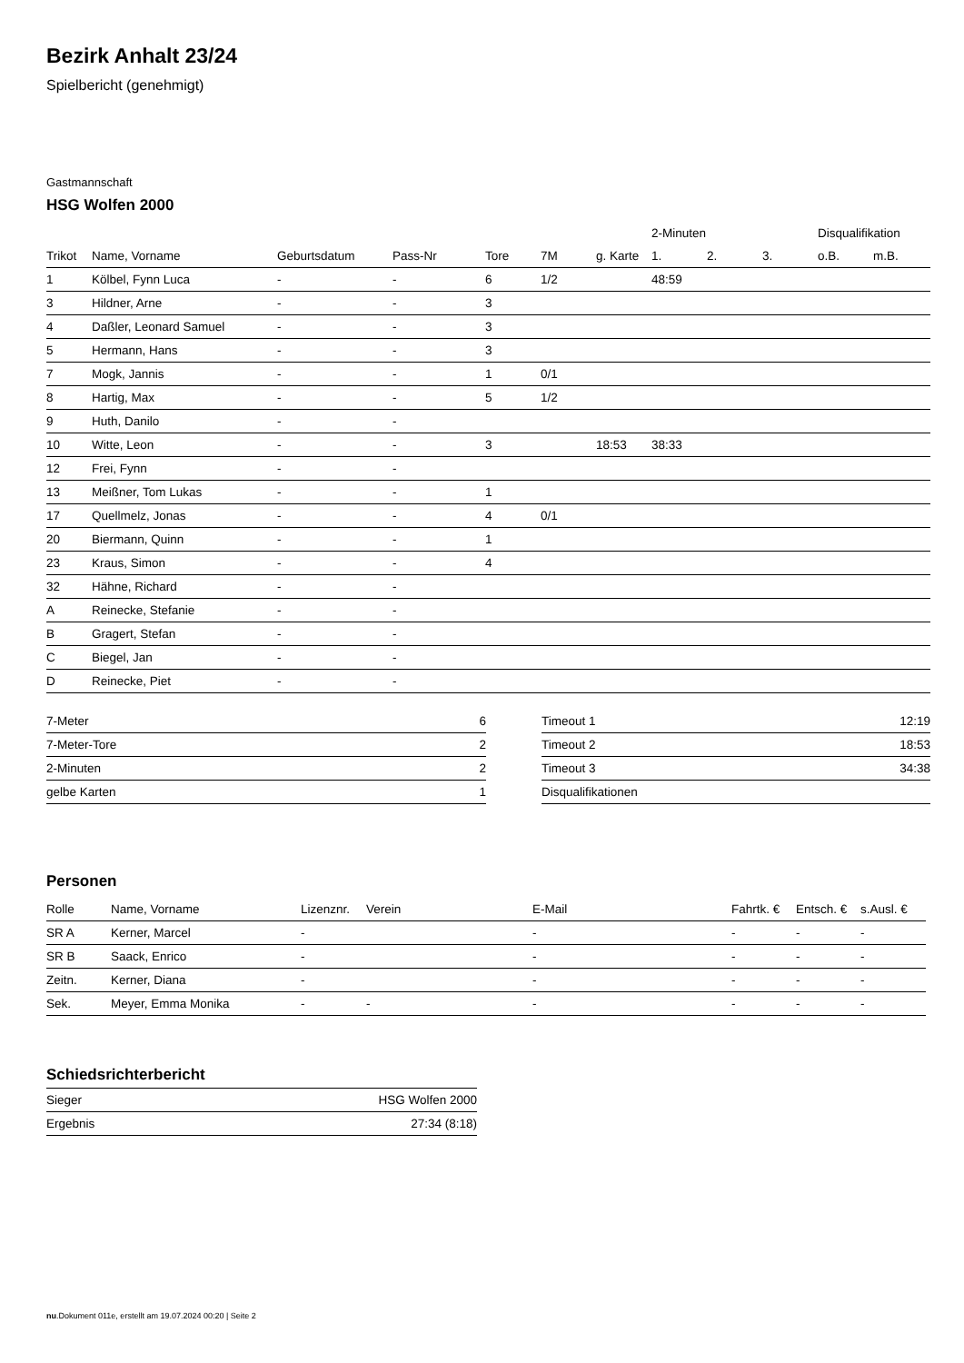Bezirk Anhalt 23/24
Spielbericht (genehmigt)
Gastmannschaft
HSG Wolfen 2000
| | | | | | | | 2-Minuten | | | Disqualifikation | |
| --- | --- | --- | --- | --- | --- | --- | --- | --- | --- | --- | --- |
| Trikot | Name, Vorname | Geburtsdatum | Pass-Nr | Tore | 7M | g. Karte | 1. | 2. | 3. | o.B. | m.B. |
| 1 | Kölbel, Fynn Luca | - | - | 6 | 1/2 | | 48:59 | | | | |
| 3 | Hildner, Arne | - | - | 3 | | | | | | | |
| 4 | Daßler, Leonard Samuel | - | - | 3 | | | | | | | |
| 5 | Hermann, Hans | - | - | 3 | | | | | | | |
| 7 | Mogk, Jannis | - | - | 1 | 0/1 | | | | | | |
| 8 | Hartig, Max | - | - | 5 | 1/2 | | | | | | |
| 9 | Huth, Danilo | - | - | | | | | | | | |
| 10 | Witte, Leon | - | - | 3 | | 18:53 | 38:33 | | | | |
| 12 | Frei, Fynn | - | - | | | | | | | | |
| 13 | Meißner, Tom Lukas | - | - | 1 | | | | | | | |
| 17 | Quellmelz, Jonas | - | - | 4 | 0/1 | | | | | | |
| 20 | Biermann, Quinn | - | - | 1 | | | | | | | |
| 23 | Kraus, Simon | - | - | 4 | | | | | | | |
| 32 | Hähne, Richard | - | - | | | | | | | | |
| A | Reinecke, Stefanie | - | - | | | | | | | | |
| B | Gragert, Stefan | - | - | | | | | | | | |
| C | Biegel, Jan | - | - | | | | | | | | |
| D | Reinecke, Piet | - | - | | | | | | | | |
| 7-Meter | 6 |
| 7-Meter-Tore | 2 |
| 2-Minuten | 2 |
| gelbe Karten | 1 |
| Timeout 1 | 12:19 |
| Timeout 2 | 18:53 |
| Timeout 3 | 34:38 |
| Disqualifikationen | |
Personen
| Rolle | Name, Vorname | Lizenznr. | Verein | E-Mail | Fahrtk. € | Entsch. € | s.Ausl. € |
| --- | --- | --- | --- | --- | --- | --- | --- |
| SR A | Kerner, Marcel | - | | - | - | - | - |
| SR B | Saack, Enrico | - | | - | - | - | - |
| Zeitn. | Kerner, Diana | - | | - | - | - | - |
| Sek. | Meyer, Emma Monika | - | - | - | - | - | - |
Schiedsrichterbericht
| Sieger | HSG Wolfen 2000 |
| Ergebnis | 27:34 (8:18) |
nu.Dokument 011e, erstellt am 19.07.2024 00:20 | Seite 2